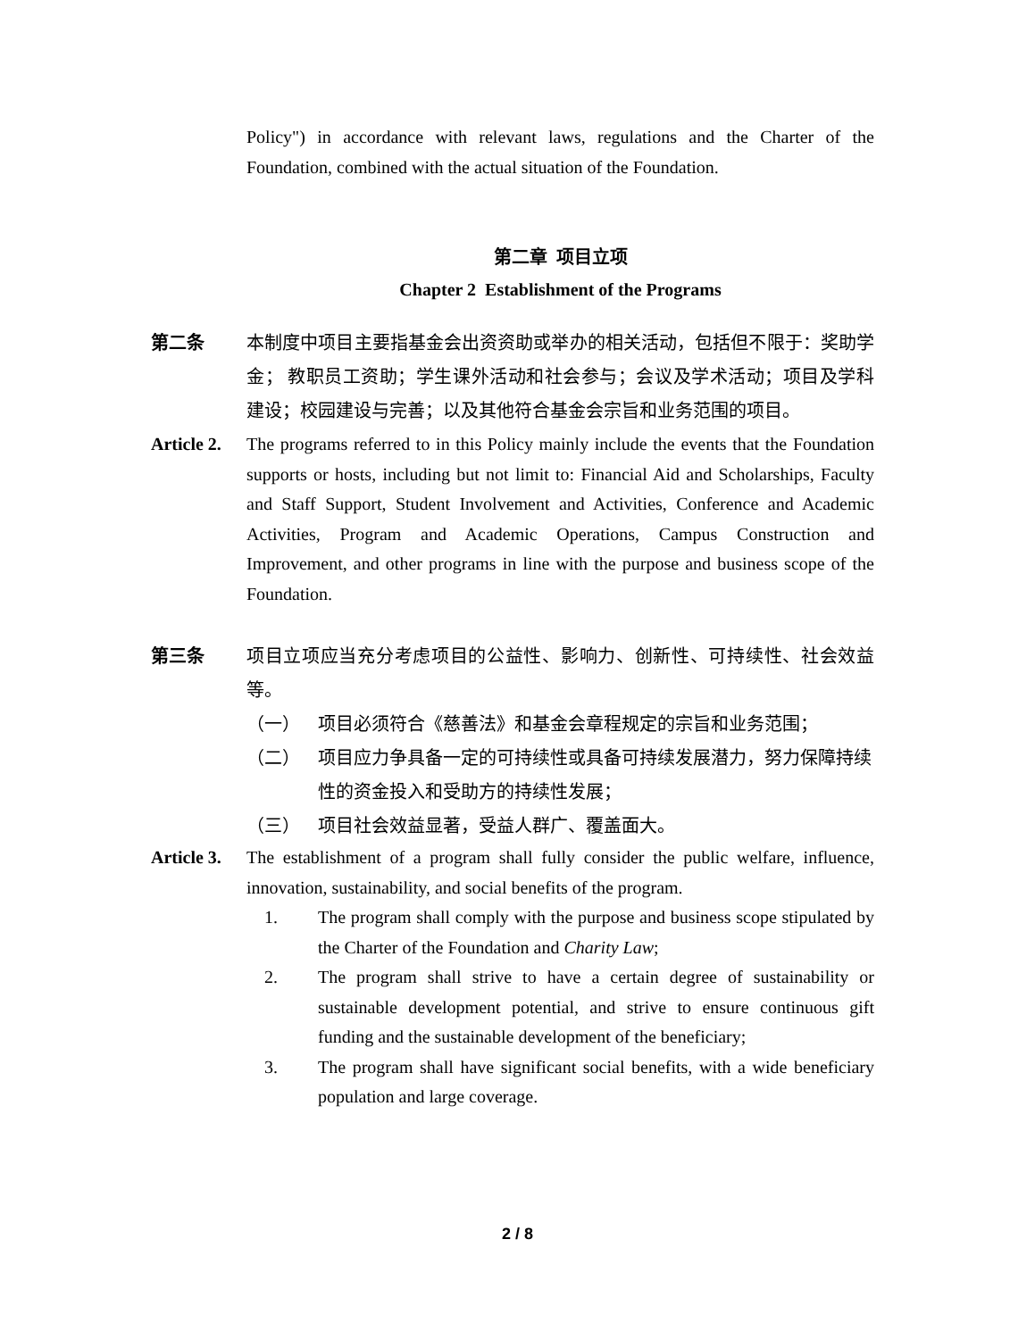Policy") in accordance with relevant laws, regulations and the Charter of the Foundation, combined with the actual situation of the Foundation.
第二章 项目立项
Chapter 2 Establishment of the Programs
第二条 本制度中项目主要指基金会出资资助或举办的相关活动，包括但不限于：奖助学金； 教职员工资助；学生课外活动和社会参与；会议及学术活动；项目及学科建设；校园建设与完善；以及其他符合基金会宗旨和业务范围的项目。
Article 2.
The programs referred to in this Policy mainly include the events that the Foundation supports or hosts, including but not limit to: Financial Aid and Scholarships, Faculty and Staff Support, Student Involvement and Activities, Conference and Academic Activities, Program and Academic Operations, Campus Construction and Improvement, and other programs in line with the purpose and business scope of the Foundation.
第三条 项目立项应当充分考虑项目的公益性、影响力、创新性、可持续性、社会效益等。
（一） 项目必须符合《慈善法》和基金会章程规定的宗旨和业务范围；
（二） 项目应力争具备一定的可持续性或具备可持续发展潜力，努力保障持续性的资金投入和受助方的持续性发展；
（三） 项目社会效益显著，受益人群广、覆盖面大。
Article 3.
The establishment of a program shall fully consider the public welfare, influence, innovation, sustainability, and social benefits of the program.
1. The program shall comply with the purpose and business scope stipulated by the Charter of the Foundation and Charity Law;
2. The program shall strive to have a certain degree of sustainability or sustainable development potential, and strive to ensure continuous gift funding and the sustainable development of the beneficiary;
3. The program shall have significant social benefits, with a wide beneficiary population and large coverage.
2 / 8